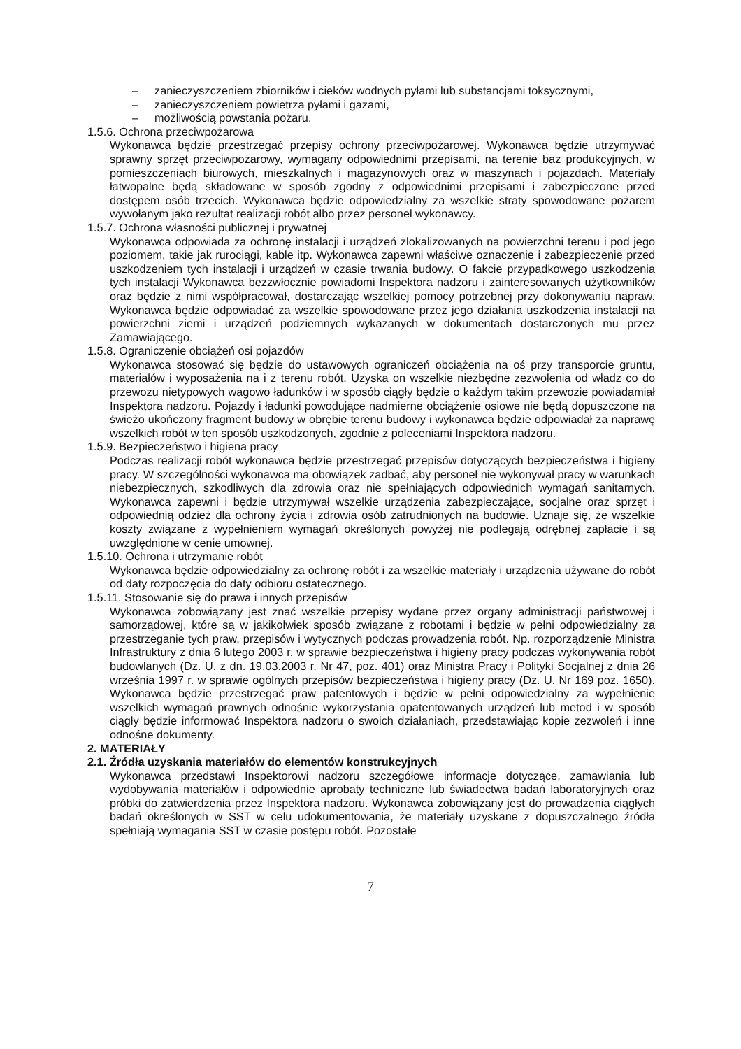– zanieczyszczeniem zbiorników i cieków wodnych pyłami lub substancjami toksycznymi,
– zanieczyszczeniem powietrza pyłami i gazami,
– możliwością powstania pożaru.
1.5.6. Ochrona przeciwpożarowa
Wykonawca będzie przestrzegać przepisy ochrony przeciwpożarowej. Wykonawca będzie utrzymywać sprawny sprzęt przeciwpożarowy, wymagany odpowiednimi przepisami, na terenie baz produkcyjnych, w pomieszczeniach biurowych, mieszkalnych i magazynowych oraz w maszynach i pojazdach. Materiały łatwopalne będą składowane w sposób zgodny z odpowiednimi przepisami i zabezpieczone przed dostępem osób trzecich. Wykonawca będzie odpowiedzialny za wszelkie straty spowodowane pożarem wywołanym jako rezultat realizacji robót albo przez personel wykonawcy.
1.5.7. Ochrona własności publicznej i prywatnej
Wykonawca odpowiada za ochronę instalacji i urządzeń zlokalizowanych na powierzchni terenu i pod jego poziomem, takie jak rurociągi, kable itp. Wykonawca zapewni właściwe oznaczenie i zabezpieczenie przed uszkodzeniem tych instalacji i urządzeń w czasie trwania budowy. O fakcie przypadkowego uszkodzenia tych instalacji Wykonawca bezzwłocznie powiadomi Inspektora nadzoru i zainteresowanych użytkowników oraz będzie z nimi współpracował, dostarczając wszelkiej pomocy potrzebnej przy dokonywaniu napraw. Wykonawca będzie odpowiadać za wszelkie spowodowane przez jego działania uszkodzenia instalacji na powierzchni ziemi i urządzeń podziemnych wykazanych w dokumentach dostarczonych mu przez Zamawiającego.
1.5.8. Ograniczenie obciążeń osi pojazdów
Wykonawca stosować się będzie do ustawowych ograniczeń obciążenia na oś przy transporcie gruntu, materiałów i wyposażenia na i z terenu robót. Uzyska on wszelkie niezbędne zezwolenia od władz co do przewozu nietypowych wagowo ładunków i w sposób ciągły będzie o każdym takim przewozie powiadamiał Inspektora nadzoru. Pojazdy i ładunki powodujące nadmierne obciążenie osiowe nie będą dopuszczone na świeżo ukończony fragment budowy w obrębie terenu budowy i wykonawca będzie odpowiadał za naprawę wszelkich robót w ten sposób uszkodzonych, zgodnie z poleceniami Inspektora nadzoru.
1.5.9. Bezpieczeństwo i higiena pracy
Podczas realizacji robót wykonawca będzie przestrzegać przepisów dotyczących bezpieczeństwa i higieny pracy. W szczególności wykonawca ma obowiązek zadbać, aby personel nie wykonywał pracy w warunkach niebezpiecznych, szkodliwych dla zdrowia oraz nie spełniających odpowiednich wymagań sanitarnych. Wykonawca zapewni i będzie utrzymywał wszelkie urządzenia zabezpieczające, socjalne oraz sprzęt i odpowiednią odzież dla ochrony życia i zdrowia osób zatrudnionych na budowie. Uznaje się, że wszelkie koszty związane z wypełnieniem wymagań określonych powyżej nie podlegają odrębnej zapłacie i są uwzględnione w cenie umownej.
1.5.10. Ochrona i utrzymanie robót
Wykonawca będzie odpowiedzialny za ochronę robót i za wszelkie materiały i urządzenia używane do robót od daty rozpoczęcia do daty odbioru ostatecznego.
1.5.11. Stosowanie się do prawa i innych przepisów
Wykonawca zobowiązany jest znać wszelkie przepisy wydane przez organy administracji państwowej i samorządowej, które są w jakikolwiek sposób związane z robotami i będzie w pełni odpowiedzialny za przestrzeganie tych praw, przepisów i wytycznych podczas prowadzenia robót. Np. rozporządzenie Ministra Infrastruktury z dnia 6 lutego 2003 r. w sprawie bezpieczeństwa i higieny pracy podczas wykonywania robót budowlanych (Dz. U. z dn. 19.03.2003 r. Nr 47, poz. 401) oraz Ministra Pracy i Polityki Socjalnej z dnia 26 września 1997 r. w sprawie ogólnych przepisów bezpieczeństwa i higieny pracy (Dz. U. Nr 169 poz. 1650). Wykonawca będzie przestrzegać praw patentowych i będzie w pełni odpowiedzialny za wypełnienie wszelkich wymagań prawnych odnośnie wykorzystania opatentowanych urządzeń lub metod i w sposób ciągły będzie informować Inspektora nadzoru o swoich działaniach, przedstawiając kopie zezwoleń i inne odnośne dokumenty.
2. MATERIAŁY
2.1. Źródła uzyskania materiałów do elementów konstrukcyjnych
Wykonawca przedstawi Inspektorowi nadzoru szczegółowe informacje dotyczące, zamawiania lub wydobywania materiałów i odpowiednie aprobaty techniczne lub świadectwa badań laboratoryjnych oraz próbki do zatwierdzenia przez Inspektora nadzoru. Wykonawca zobowiązany jest do prowadzenia ciągłych badań określonych w SST w celu udokumentowania, że materiały uzyskane z dopuszczalnego źródła spełniają wymagania SST w czasie postępu robót. Pozostałe
7